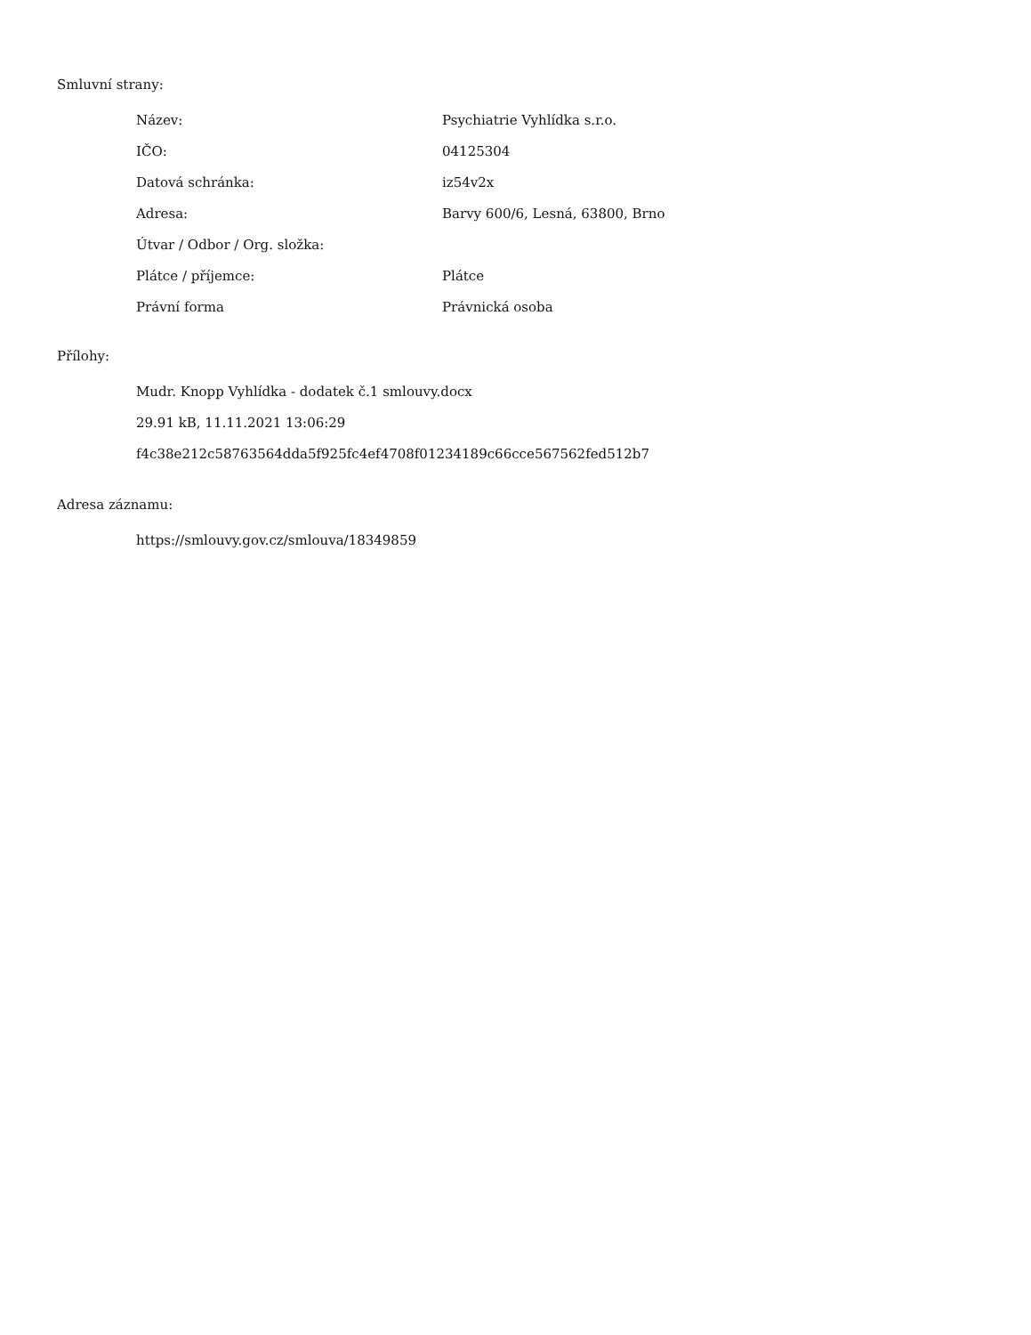Smluvní strany:
| Název: | Psychiatrie Vyhlídka s.r.o. |
| IČO: | 04125304 |
| Datová schránka: | iz54v2x |
| Adresa: | Barvy 600/6, Lesná, 63800, Brno |
| Útvar / Odbor / Org. složka: | |
| Plátce / příjemce: | Plátce |
| Právní forma | Právnická osoba |
Přílohy:
Mudr. Knopp Vyhlídka - dodatek č.1 smlouvy.docx
29.91 kB, 11.11.2021 13:06:29
f4c38e212c58763564dda5f925fc4ef4708f01234189c66cce567562fed512b7
Adresa záznamu:
https://smlouvy.gov.cz/smlouva/18349859